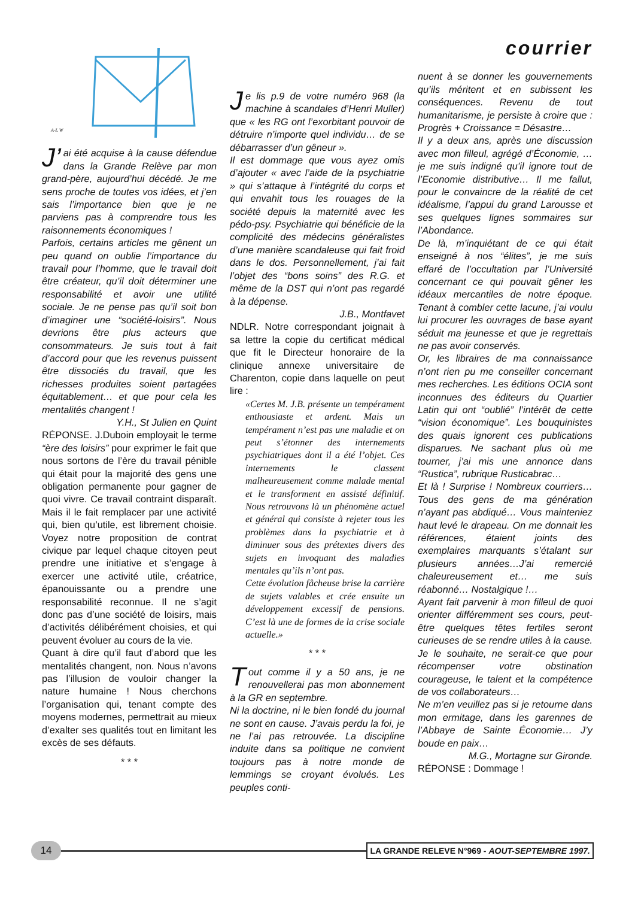A-L W
J’ ai été acquise à la cause défendue dans la Grande Relève par mon grand-père, aujourd’hui décédé. Je me sens proche de toutes vos idées, et j’en sais l’importance bien que je ne parviens pas à comprendre tous les raisonnements économiques !
Parfois, certains articles me gênent un peu quand on oublie l’importance du travail pour l’homme, que le travail doit être créateur, qu’il doit déterminer une responsabilité et avoir une utilité sociale. Je ne pense pas qu’il soit bon d’imaginer une “société-loisirs”. Nous devrions être plus acteurs que consommateurs. Je suis tout à fait d’accord pour que les revenus puissent être dissociés du travail, que les richesses produites soient partagées équitablement… et que pour cela les mentalités changent !
Y.H., St Julien en Quint
RÉPONSE. J.Duboin employait le terme “ère des loisirs” pour exprimer le fait que nous sortons de l’ère du travail pénible qui était pour la majorité des gens une obligation permanente pour gagner de quoi vivre. Ce travail contraint disparaît. Mais il le fait remplacer par une activité qui, bien qu’utile, est librement choisie. Voyez notre proposition de contrat civique par lequel chaque citoyen peut prendre une initiative et s’engage à exercer une activité utile, créatrice, épanouissante ou a prendre une responsabilité reconnue. Il ne s’agit donc pas d’une société de loisirs, mais d’activités délibérément choisies, et qui peuvent évoluer au cours de la vie.
Quant à dire qu’il faut d’abord que les mentalités changent, non. Nous n’avons pas l’illusion de vouloir changer la nature humaine ! Nous cherchons l’organisation qui, tenant compte des moyens modernes, permettrait au mieux d’exalter ses qualités tout en limitant les excès de ses défauts.
* * *
Je lis p.9 de votre numéro 968 (la machine à scandales d’Henri Muller) que « les RG ont l’exorbitant pouvoir de détruire n’importe quel individu… de se débarrasser d’un gêneur ».
Il est dommage que vous ayez omis d’ajouter « avec l’aide de la psychiatrie » qui s’attaque à l’intégrité du corps et qui envahit tous les rouages de la société depuis la maternité avec les pédo-psy. Psychiatrie qui bénéficie de la complicité des médecins généralistes d’une manière scandaleuse qui fait froid dans le dos. Personnellement, j’ai fait l’objet des “bons soins” des R.G. et même de la DST qui n’ont pas regardé à la dépense.
J.B., Montfavet
NDLR. Notre correspondant joignait à sa lettre la copie du certificat médical que fit le Directeur honoraire de la clinique annexe universitaire de Charenton, copie dans laquelle on peut lire :
«Certes M. J.B. présente un tempérament enthousiaste et ardent. Mais un tempérament n’est pas une maladie et on peut s’étonner des internements psychiatriques dont il a été l’objet. Ces internements le classent malheureusement comme malade mental et le transforment en assisté définitif. Nous retrouvons là un phénomène actuel et général qui consiste à rejeter tous les problèmes dans la psychiatrie et à diminuer sous des prétextes divers des sujets en invoquant des maladies mentales qu’ils n’ont pas.
Cette évolution fâcheuse brise la carrière de sujets valables et crée ensuite un développement excessif de pensions. C’est là une de formes de la crise sociale actuelle.»
* * *
Tout comme il y a 50 ans, je ne renouvellerai pas mon abonnement à la GR en septembre.
Ni la doctrine, ni le bien fondé du journal ne sont en cause. J’avais perdu la foi, je ne l’ai pas retrouvée. La discipline induite dans sa politique ne convient toujours pas à notre monde de lemmings se croyant évolués. Les peuples conti-
courrier
nuent à se donner les gouvernements qu’ils méritent et en subissent les conséquences. Revenu de tout humanitarisme, je persiste à croire que : Progrès + Croissance = Désastre…
Il y a deux ans, après une discussion avec mon filleul, agrégé d’Économie, … je me suis indigné qu’il ignore tout de l’Economie distributive… Il me fallut, pour le convaincre de la réalité de cet idéalisme, l’appui du grand Larousse et ses quelques lignes sommaires sur l’Abondance.
De là, m’inquiétant de ce qui était enseigné à nos “élites”, je me suis effaré de l’occultation par l’Université concernant ce qui pouvait gêner les idéaux mercantiles de notre époque. Tenant à combler cette lacune, j’ai voulu lui procurer les ouvrages de base ayant séduit ma jeunesse et que je regrettais ne pas avoir conservés.
Or, les libraires de ma connaissance n’ont rien pu me conseiller concernant mes recherches. Les éditions OCIA sont inconnues des éditeurs du Quartier Latin qui ont “oublié” l’intérêt de cette “vision économique”. Les bouquinistes des quais ignorent ces publications disparues. Ne sachant plus où me tourner, j’ai mis une annonce dans “Rustica”, rubrique Rusticabrac…
Et là ! Surprise ! Nombreux courriers… Tous des gens de ma génération n’ayant pas abdiqué… Vous mainteniez haut levé le drapeau. On me donnait les références, étaient joints des exemplaires marquants s’étalant sur plusieurs années…J’ai remercié chaleureusement et… me suis réabonné… Nostalgique !…
Ayant fait parvenir à mon filleul de quoi orienter différemment ses cours, peut-être quelques têtes fertiles seront curieuses de se rendre utiles à la cause. Je le souhaite, ne serait-ce que pour récompenser votre obstination courageuse, le talent et la compétence de vos collaborateurs…
Ne m’en veuillez pas si je retourne dans mon ermitage, dans les garennes de l’Abbaye de Sainte Économie… J’y boude en paix…
M.G., Mortagne sur Gironde.
RÉPONSE : Dommage !
14
LA GRANDE RELEVE N°969 - AOUT-SEPTEMBRE 1997.